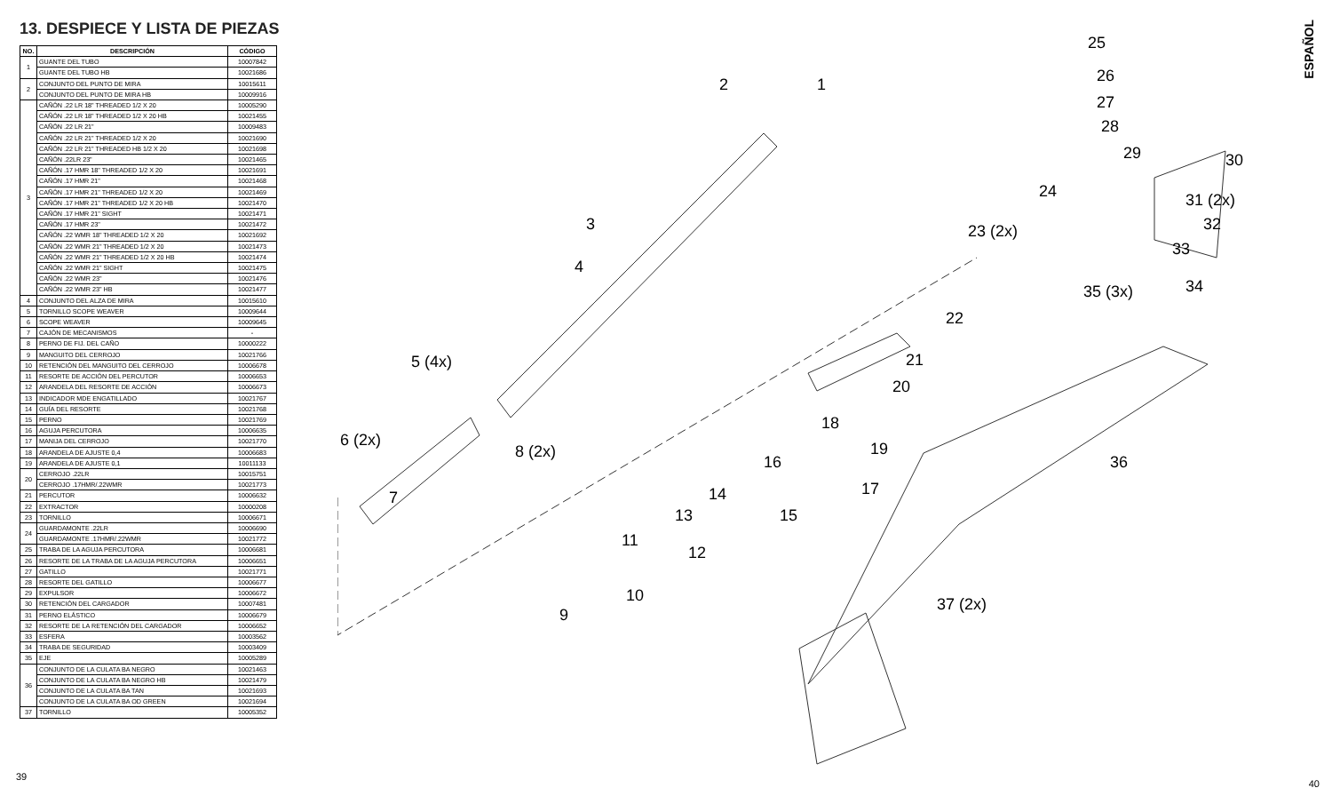13. DESPIECE Y LISTA DE PIEZAS
| NO. | DESCRIPCIÓN | CÓDIGO |
| --- | --- | --- |
| 1 | GUANTE DEL TUBO | 10007842 |
| | GUANTE DEL TUBO HB | 10021686 |
| 2 | CONJUNTO DEL PUNTO DE MIRA | 10015611 |
| | CONJUNTO DEL PUNTO DE MIRA HB | 10009916 |
| 3 | CAÑÓN .22 LR 18" THREADED 1/2 X 20 | 10005290 |
| | CAÑÓN .22 LR 18" THREADED 1/2 X 20 HB | 10021455 |
| | CAÑÓN .22 LR 21" | 10009483 |
| | CAÑÓN .22 LR 21" THREADED 1/2 X 20 | 10021690 |
| | CAÑÓN .22 LR 21" THREADED HB 1/2 X 20 | 10021698 |
| | CAÑÓN .22LR 23" | 10021465 |
| | CAÑÓN .17 HMR 18" THREADED 1/2 X 20 | 10021691 |
| | CAÑÓN .17 HMR 21" | 10021468 |
| | CAÑÓN .17 HMR 21" THREADED 1/2 X 20 | 10021469 |
| | CAÑÓN .17 HMR 21" THREADED 1/2 X 20 HB | 10021470 |
| | CAÑÓN .17 HMR 21" SIGHT | 10021471 |
| | CAÑÓN .17 HMR 23" | 10021472 |
| | CAÑÓN .22 WMR 18" THREADED 1/2 X 20 | 10021692 |
| | CAÑÓN .22 WMR 21" THREADED 1/2 X 20 | 10021473 |
| | CAÑÓN .22 WMR 21" THREADED 1/2 X 20 HB | 10021474 |
| | CAÑÓN .22 WMR 21" SIGHT | 10021475 |
| | CAÑÓN .22 WMR 23" | 10021476 |
| | CAÑÓN .22 WMR 23" HB | 10021477 |
| 4 | CONJUNTO DEL ALZA DE MIRA | 10015610 |
| 5 | TORNILLO SCOPE WEAVER | 10009644 |
| 6 | SCOPE WEAVER | 10009645 |
| 7 | CAJÓN DE MECANISMOS | - |
| 8 | PERNO DE FIJ. DEL CAÑO | 10000222 |
| 9 | MANGUITO DEL CERROJO | 10021766 |
| 10 | RETENCIÓN DEL MANGUITO DEL CERROJO | 10006678 |
| 11 | RESORTE DE ACCIÓN DEL PERCUTOR | 10006653 |
| 12 | ARANDELA DEL RESORTE DE ACCIÓN | 10006673 |
| 13 | INDICADOR MDE ENGATILLADO | 10021767 |
| 14 | GUÍA DEL RESORTE | 10021768 |
| 15 | PERNO | 10021769 |
| 16 | AGUJA PERCUTORA | 10006635 |
| 17 | MANIJA DEL CERROJO | 10021770 |
| 18 | ARANDELA DE AJUSTE 0,4 | 10006683 |
| 19 | ARANDELA DE AJUSTE 0,1 | 10011133 |
| 20 | CERROJO .22LR | 10015751 |
| | CERROJO .17HMR/.22WMR | 10021773 |
| 21 | PERCUTOR | 10006632 |
| 22 | EXTRACTOR | 10000208 |
| 23 | TORNILLO | 10006671 |
| 24 | GUARDAMONTE .22LR | 10006690 |
| | GUARDAMONTE .17HMR/.22WMR | 10021772 |
| 25 | TRABA DE LA AGUJA PERCUTORA | 10006681 |
| 26 | RESORTE DE LA TRABA DE LA AGUJA PERCUTORA | 10006651 |
| 27 | GATILLO | 10021771 |
| 28 | RESORTE DEL GATILLO | 10006677 |
| 29 | EXPULSOR | 10006672 |
| 30 | RETENCIÓN DEL CARGADOR | 10007481 |
| 31 | PERNO ELÁSTICO | 10006679 |
| 32 | RESORTE DE LA RETENCIÓN DEL CARGADOR | 10006652 |
| 33 | ESFERA | 10003562 |
| 34 | TRABA DE SEGURIDAD | 10003409 |
| 35 | EJE | 10005289 |
| 36 | CONJUNTO DE LA CULATA BA NEGRO | 10021463 |
| | CONJUNTO DE LA CULATA BA NEGRO HB | 10021479 |
| | CONJUNTO DE LA CULATA BA TAN | 10021693 |
| | CONJUNTO DE LA CULATA BA OD GREEN | 10021694 |
| 37 | TORNILLO | 10005352 |
1 2
3
4
5 (4x)
6 (2x)
7
8 (2x)
9
10
11
12
13
14
15
16
17
18
19
20
21
22
23 (2x)
24
25
26
27
28
29 30
31 (2x)
32
33
34 35 (3x)
36
37 (2x)
ESPAÑOL
39
40